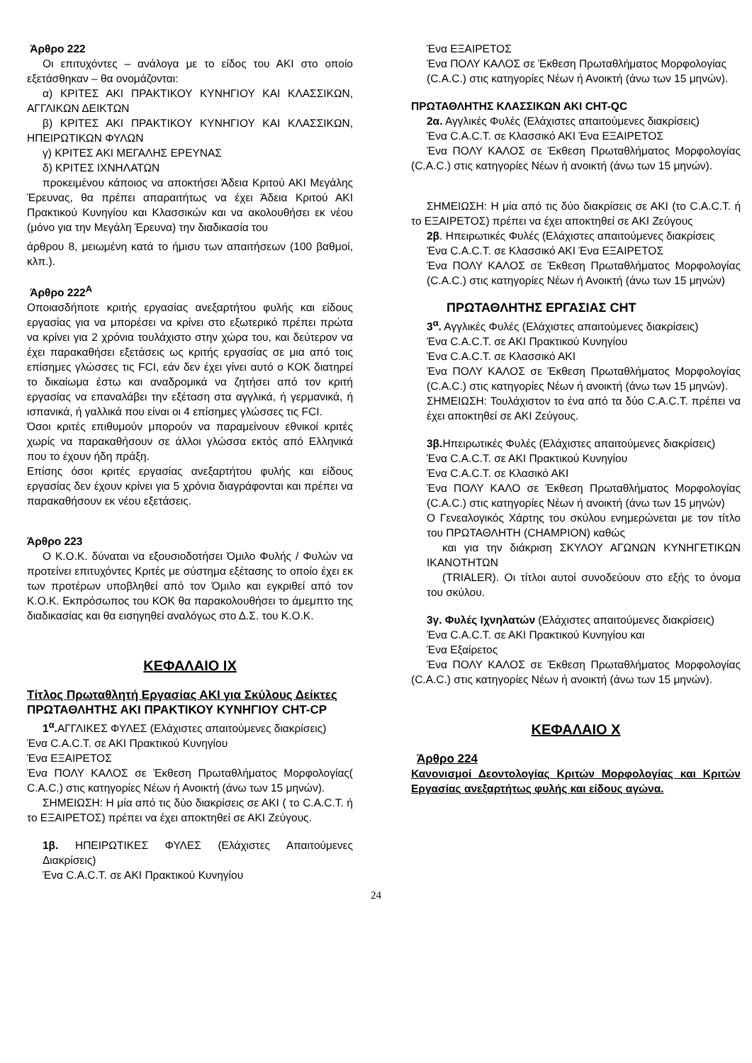Άρθρο 222
Οι επιτυχόντες – ανάλογα με το είδος του ΑΚΙ στο οποίο εξετάσθηκαν – θα ονομάζονται:
α) ΚΡΙΤΕΣ ΑΚΙ ΠΡΑΚΤΙΚΟΥ ΚΥΝΗΓΙΟΥ ΚΑΙ ΚΛΑΣΣΙΚΩΝ, ΑΓΓΛΙΚΩΝ ΔΕΙΚΤΩΝ
β) ΚΡΙΤΕΣ ΑΚΙ ΠΡΑΚΤΙΚΟΥ ΚΥΝΗΓΙΟΥ ΚΑΙ ΚΛΑΣΣΙΚΩΝ, ΗΠΕΙΡΩΤΙΚΩΝ ΦΥΛΩΝ
γ) ΚΡΙΤΕΣ ΑΚΙ ΜΕΓΑΛΗΣ ΕΡΕΥΝΑΣ
δ) ΚΡΙΤΕΣ ΙΧΝΗΛΑΤΩΝ
προκειμένου κάποιος να αποκτήσει Άδεια Κριτού ΑΚΙ Μεγάλης Έρευνας, θα πρέπει απαραιτήτως να έχει Άδεια Κριτού ΑΚΙ Πρακτικού Κυνηγίου και Κλασσικών και να ακολουθήσει εκ νέου (μόνο για την Μεγάλη Έρευνα) την διαδικασία του
άρθρου 8, μειωμένη κατά το ήμισυ των απαιτήσεων (100 βαθμοί, κλπ.).
Άρθρο 222<sup>Α</sup>
Οποιασδήποτε κριτής εργασίας ανεξαρτήτου φυλής και είδους εργασίας για να μπορέσει να κρίνει στο εξωτερικό πρέπει πρώτα να κρίνει για 2 χρόνια τουλάχιστο στην χώρα του, και δεύτερον να έχει παρακαθήσει εξετάσεις ως κριτής εργασίας σε μια από τοις επίσημες γλώσσες τις FCI, εάν δεν έχει γίνει αυτό ο ΚΟΚ διατηρεί το δικαίωμα έστω και αναδρομικά να ζητήσει από τον κριτή εργασίας να επαναλάβει την εξέταση στα αγγλικά, ή γερμανικά, ή ισπανικά, ή γαλλικά που είναι οι 4 επίσημες γλώσσες τις FCI.
Όσοι κριτές επιθυμούν μπορούν να παραμείνουν εθνικοί κριτές χωρίς να παρακαθήσουν σε άλλοι γλώσσα εκτός από Ελληνικά που το έχουν ήδη πράξη.
Επίσης όσοι κριτές εργασίας ανεξαρτήτου φυλής και είδους εργασίας δεν έχουν κρίνει για 5 χρόνια διαγράφονται και πρέπει να παρακαθήσουν εκ νέου εξετάσεις.
Άρθρο 223
Ο Κ.Ο.Κ. δύναται να εξουσιοδοτήσει Όμιλο Φυλής / Φυλών να προτείνει επιτυχόντες Κριτές με σύστημα εξέτασης το οποίο έχει εκ των προτέρων υποβληθεί από τον Όμιλο και εγκριθεί από τον Κ.Ο.Κ. Εκπρόσωπος του ΚΟΚ θα παρακολουθήσει το άμεμπτο της διαδικασίας και θα εισηγηθεί αναλόγως στο Δ.Σ. του Κ.Ο.Κ.
ΚΕΦΑΛΑΙΟ ΙΧ
Τίτλος Πρωταθλητή Εργασίας ΑΚΙ για Σκύλους Δείκτες
ΠΡΩΤΑΘΛΗΤΗΣ ΑΚΙ ΠΡΑΚΤΙΚΟΥ ΚΥΝΗΓΙΟΥ CHT-CP
1<sup>α</sup>. ΑΓΓΛΙΚΕΣ ΦΥΛΕΣ (Ελάχιστες απαιτούμενες διακρίσεις)
Ένα C.A.C.T. σε ΑΚΙ Πρακτικού Κυνηγίου
Ένα ΕΞΑΙΡΕΤΟΣ
Ένα ΠΟΛΥ ΚΑΛΟΣ σε Έκθεση Πρωταθλήματος Μορφολογίας( C.A.C.) στις κατηγορίες Νέων ή Ανοικτή (άνω των 15 μηνών).
ΣΗΜΕΙΩΣΗ: Η μία από τις δύο διακρίσεις σε ΑΚΙ ( το C.A.C.T. ή το ΕΞΑΙΡΕΤΟΣ) πρέπει να έχει αποκτηθεί σε ΑΚΙ Ζεύγους.
1β. ΗΠΕΙΡΩΤΙΚΕΣ ΦΥΛΕΣ (Ελάχιστες Απαιτούμενες Διακρίσεις)
Ένα C.A.C.T. σε ΑΚΙ Πρακτικού Κυνηγίου
Ένα ΕΞΑΙΡΕΤΟΣ
Ένα ΠΟΛΥ ΚΑΛΟΣ σε Έκθεση Πρωταθλήματος Μορφολογίας
(C.A.C.) στις κατηγορίες Νέων ή Ανοικτή (άνω των 15 μηνών).
ΠΡΩΤΑΘΛΗΤΗΣ ΚΛΑΣΣΙΚΩΝ ΑΚΙ CHT-QC
2α. Αγγλικές Φυλές (Ελάχιστες απαιτούμενες διακρίσεις)
Ένα C.A.C.T. σε Κλασσικό ΑΚΙ Ένα ΕΞΑΙΡΕΤΟΣ
Ένα ΠΟΛΥ ΚΑΛΟΣ σε Έκθεση Πρωταθλήματος Μορφολογίας (C.A.C.) στις κατηγορίες Νέων ή ανοικτή (άνω των 15 μηνών).
ΣΗΜΕΙΩΣΗ: Η μία από τις δύο διακρίσεις σε ΑΚΙ (το C.A.C.T. ή το ΕΞΑΙΡΕΤΟΣ) πρέπει να έχει αποκτηθεί σε ΑΚΙ Ζεύγους
2β. Ηπειρωτικές Φυλές (Ελάχιστες απαιτούμενες διακρίσεις
Ένα C.A.C.T. σε Κλασσικό ΑΚΙ Ένα ΕΞΑΙΡΕΤΟΣ
Ένα ΠΟΛΥ ΚΑΛΟΣ σε Έκθεση Πρωταθλήματος Μορφολογίας (C.A.C.) στις κατηγορίες Νέων ή Ανοικτή (άνω των 15 μηνών)
ΠΡΩΤΑΘΛΗΤΗΣ ΕΡΓΑΣΙΑΣ CHT
3<sup>α</sup>. Αγγλικές Φυλές (Ελάχιστες απαιτούμενες διακρίσεις)
Ένα C.A.C.T. σε ΑΚΙ Πρακτικού Κυνηγίου
Ένα C.A.C.T. σε Κλασσικό ΑΚΙ
Ένα ΠΟΛΥ ΚΑΛΟΣ σε Έκθεση Πρωταθλήματος Μορφολογίας (C.A.C.) στις κατηγορίες Νέων ή ανοικτή (άνω των 15 μηνών).
ΣΗΜΕΙΩΣΗ: Τουλάχιστον το ένα από τα δύο C.A.C.T. πρέπει να έχει αποκτηθεί σε ΑΚΙ Ζεύγους.
3β. Ηπειρωτικές Φυλές (Ελάχιστες απαιτούμενες διακρίσεις)
Ένα C.A.C.T. σε ΑΚΙ Πρακτικού Κυνηγίου
Ένα C.A.C.T. σε Κλασικό ΑΚΙ
Ένα ΠΟΛΥ ΚΑΛΟ σε Έκθεση Πρωταθλήματος Μορφολογίας (C.A.C.) στις κατηγορίες Νέων ή ανοικτή (άνω των 15 μηνών)
Ο Γενεαλογικός Χάρτης του σκύλου ενημερώνεται με τον τίτλο του ΠΡΩΤΑΘΛΗΤΗ (CHAMPION) καθώς
και για την διάκριση ΣΚΥΛΟΥ ΑΓΩΝΩΝ ΚΥΝΗΓΕΤΙΚΩΝ ΙΚΑΝΟΤΗΤΩΝ
(TRIALER). Οι τίτλοι αυτοί συνοδεύουν στο εξής το όνομα του σκύλου.
3γ. Φυλές Ιχνηλατών (Ελάχιστες απαιτούμενες διακρίσεις)
Ένα C.A.C.T. σε ΑΚΙ Πρακτικού Κυνηγίου και
Ένα Εξαίρετος
Ένα ΠΟΛΥ ΚΑΛΟΣ σε Έκθεση Πρωταθλήματος Μορφολογίας (C.A.C.) στις κατηγορίες Νέων ή ανοικτή (άνω των 15 μηνών).
ΚΕΦΑΛΑΙΟ Χ
Άρθρο 224
Κανονισμοί Δεοντολογίας Κριτών Μορφολογίας και Κριτών Εργασίας ανεξαρτήτως φυλής και είδους αγώνα.
24